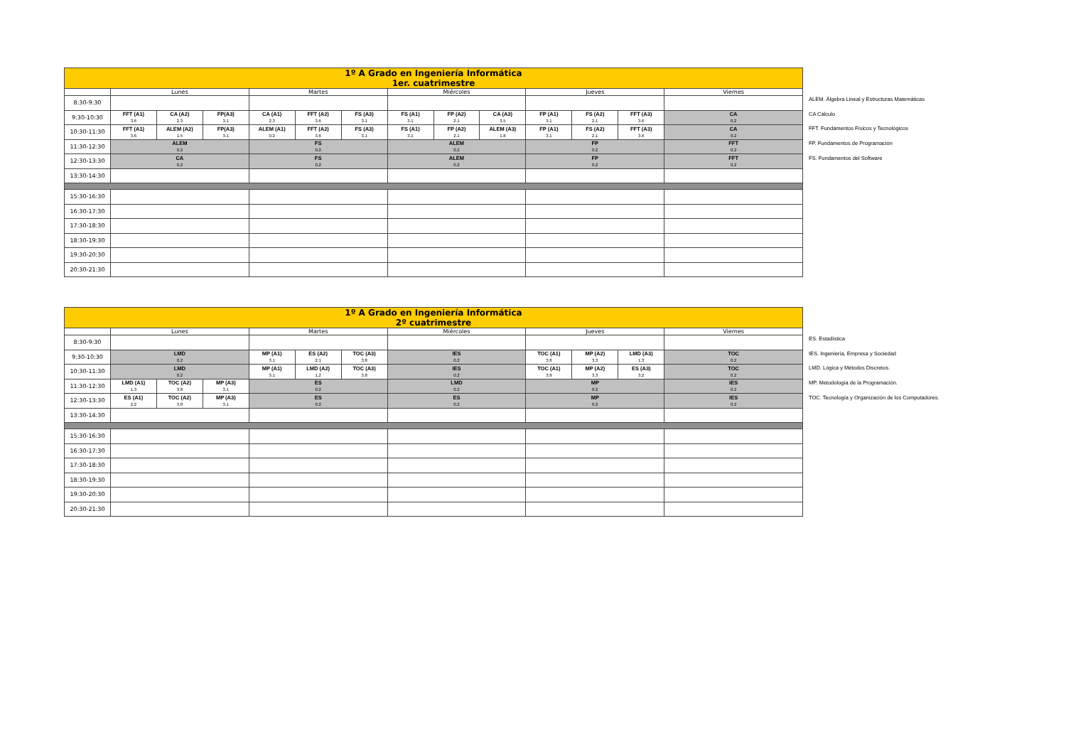| 1º A Grado en Ingeniería Informática 1er. cuatrimestre | | | | | | | | | | | | | |
| --- | --- | --- | --- | --- | --- | --- | --- | --- | --- | --- | --- | --- | --- |
| | Lunes | | | Martes | | | Miércoles | | | Jueves | | | Viernes |
| 8:30-9:30 | | | | | | | | | | | | | |
| 9:30-10:30 | FFT (A1) 3.6 | CA (A2) 2.3 | FP(A3) 3.1 | CA (A1) 2.3 | FFT (A2) 3.6 | FS (A3) 3.1 | FS (A1) 3.1 | FP (A2) 2.1 | CA (A3) 3.5 | FP (A1) 3.1 | FS (A2) 2.1 | FFT (A3) 3.6 | CA 0.2 |
| 10:30-11:30 | FFT (A1) 3.6 | ALEM (A2) 1.5 | FP(A3) 3.1 | ALEM (A1) 0.2 | FFT (A2) 3.6 | FS (A3) 3.1 | FS (A1) 3.1 | FP (A2) 2.1 | ALEM (A3) 1.8 | FP (A1) 3.1 | FS (A2) 2.1 | FFT (A3) 3.6 | CA 0.2 |
| 11:30-12:30 | ALEM 0.2 | | | FS 0.2 | | | ALEM 0.2 | | | FP 0.2 | | | FFT 0.2 |
| 12:30-13:30 | CA 0.2 | | | FS 0.2 | | | ALEM 0.2 | | | FP 0.2 | | | FFT 0.2 |
| 13:30-14:30 | | | | | | | | | | | | | |
| 15:30-16:30 | | | | | | | | | | | | | |
| 16:30-17:30 | | | | | | | | | | | | | |
| 17:30-18:30 | | | | | | | | | | | | | |
| 18:30-19:30 | | | | | | | | | | | | | |
| 19:30-20:30 | | | | | | | | | | | | | |
| 20:30-21:30 | | | | | | | | | | | | | |
ALEM. Álgebra Lineal y Estructuras Matemáticas
CA Cálculo
FFT. Fundamentos Físicos y Tecnológicos
FP. Fundamentos de Programación
FS. Fundamentos del Software
| 1º A Grado en Ingeniería Informática 2º cuatrimestre | | | | | | | | | | | |
| --- | --- | --- | --- | --- | --- | --- | --- | --- | --- | --- | --- |
| | Lunes | | | Martes | | | Miércoles | Jueves | | | Viernes |
| 8:30-9:30 | | | | | | | | | | | |
| 9:30-10:30 | LMD 0.2 | | | MP (A1) 3.1 | ES (A2) 2.1 | TOC (A3) 3.8 | IES 0.2 | TOC (A1) 3.8 | MP (A2) 3.3 | LMD (A3) 1.3 | TOC 0.2 |
| 10:30-11:30 | LMD 0.2 | | | MP (A1) 3.1 | LMD (A2) 1.2 | TOC (A3) 3.8 | IES 0.2 | TOC (A1) 3.8 | MP (A2) 3.3 | ES (A3) 3.2 | TOC 0.2 |
| 11:30-12:30 | LMD (A1) 1.3 | TOC (A2) 3.8 | MP (A3) 3.1 | ES 0.2 | | | LMD 0.2 | MP 0.2 | | | IES 0.2 |
| 12:30-13:30 | ES (A1) 2.2 | TOC (A2) 3.8 | MP (A3) 3.1 | ES 0.2 | | | ES 0.2 | MP 0.2 | | | IES 0.2 |
| 13:30-14:30 | | | | | | | | | | | |
| 15:30-16:30 | | | | | | | | | | | |
| 16:30-17:30 | | | | | | | | | | | |
| 17:30-18:30 | | | | | | | | | | | |
| 18:30-19:30 | | | | | | | | | | | |
| 19:30-20:30 | | | | | | | | | | | |
| 20:30-21:30 | | | | | | | | | | | |
ES. Estadística
IES. Ingeniería, Empresa y Sociedad
LMD. Lógica y Métodos Discretos.
MP. Metodología de la Programación.
TOC. Tecnología y Organización de los Computadores.